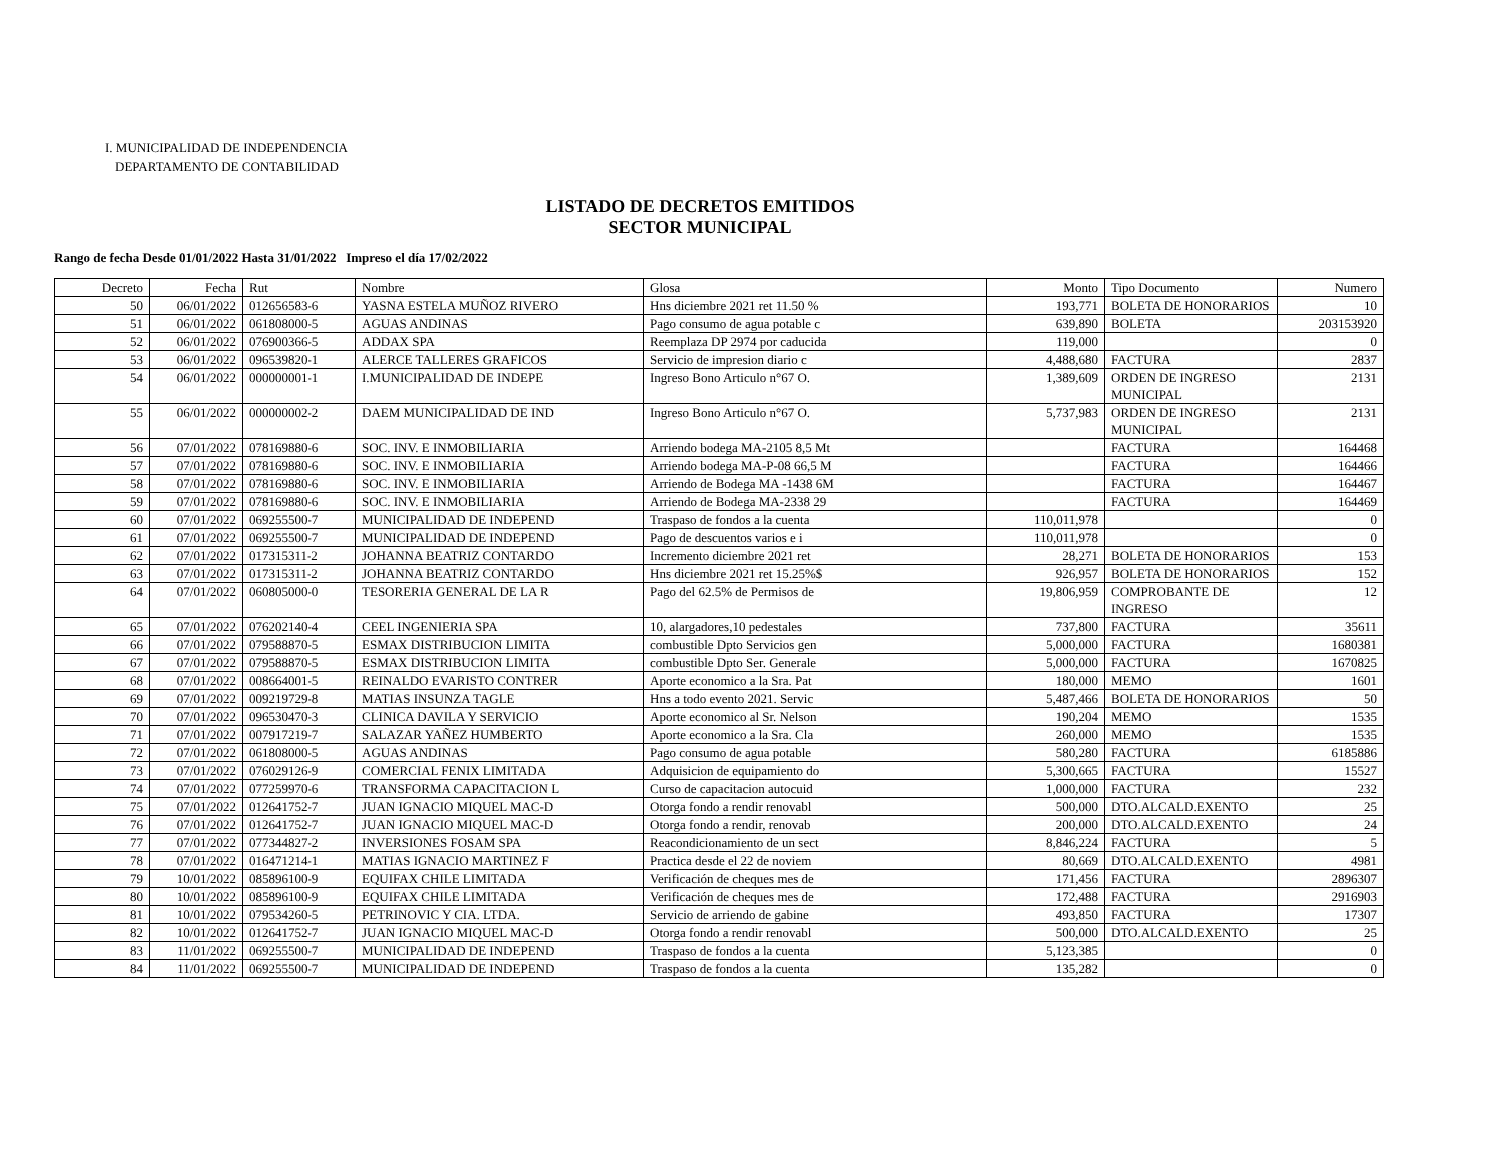I. MUNICIPALIDAD DE INDEPENDENCIA
DEPARTAMENTO DE CONTABILIDAD
LISTADO DE DECRETOS EMITIDOS
SECTOR MUNICIPAL
Rango de fecha Desde 01/01/2022 Hasta 31/01/2022 Impreso el día 17/02/2022
| Decreto | Fecha | Rut | Nombre | Glosa | Monto | Tipo Documento | Numero |
| --- | --- | --- | --- | --- | --- | --- | --- |
| 50 | 06/01/2022 | 012656583-6 | YASNA ESTELA MUÑOZ RIVERO | Hns diciembre 2021 ret 11.50 % | 193,771 | BOLETA DE HONORARIOS | 10 |
| 51 | 06/01/2022 | 061808000-5 | AGUAS ANDINAS | Pago consumo de agua potable c | 639,890 | BOLETA | 203153920 |
| 52 | 06/01/2022 | 076900366-5 | ADDAX SPA | Reemplaza DP 2974 por caducida | 119,000 | | 0 |
| 53 | 06/01/2022 | 096539820-1 | ALERCE TALLERES GRAFICOS | Servicio de impresion diario c | 4,488,680 | FACTURA | 2837 |
| 54 | 06/01/2022 | 000000001-1 | I.MUNICIPALIDAD DE INDEPE | Ingreso Bono Articulo n°67 O. | 1,389,609 | ORDEN DE INGRESO MUNICIPAL | 2131 |
| 55 | 06/01/2022 | 000000002-2 | DAEM MUNICIPALIDAD DE IND | Ingreso Bono Articulo n°67 O. | 5,737,983 | ORDEN DE INGRESO MUNICIPAL | 2131 |
| 56 | 07/01/2022 | 078169880-6 | SOC. INV. E INMOBILIARIA | Arriendo bodega MA-2105 8,5 Mt | | FACTURA | 164468 |
| 57 | 07/01/2022 | 078169880-6 | SOC. INV. E INMOBILIARIA | Arriendo bodega MA-P-08 66,5 M | | FACTURA | 164466 |
| 58 | 07/01/2022 | 078169880-6 | SOC. INV. E INMOBILIARIA | Arriendo de Bodega MA -1438 6M | | FACTURA | 164467 |
| 59 | 07/01/2022 | 078169880-6 | SOC. INV. E INMOBILIARIA | Arriendo de Bodega MA-2338 29 | | FACTURA | 164469 |
| 60 | 07/01/2022 | 069255500-7 | MUNICIPALIDAD DE INDEPEND | Traspaso de fondos a la cuenta | 110,011,978 | | 0 |
| 61 | 07/01/2022 | 069255500-7 | MUNICIPALIDAD DE INDEPEND | Pago de descuentos varios e i | 110,011,978 | | 0 |
| 62 | 07/01/2022 | 017315311-2 | JOHANNA BEATRIZ CONTARDO | Incremento diciembre 2021 ret | 28,271 | BOLETA DE HONORARIOS | 153 |
| 63 | 07/01/2022 | 017315311-2 | JOHANNA BEATRIZ CONTARDO | Hns diciembre 2021 ret 15.25%$ | 926,957 | BOLETA DE HONORARIOS | 152 |
| 64 | 07/01/2022 | 060805000-0 | TESORERIA GENERAL DE LA R | Pago del 62.5% de Permisos de | 19,806,959 | COMPROBANTE DE INGRESO | 12 |
| 65 | 07/01/2022 | 076202140-4 | CEEL INGENIERIA SPA | 10, alargadores,10 pedestales | 737,800 | FACTURA | 35611 |
| 66 | 07/01/2022 | 079588870-5 | ESMAX DISTRIBUCION LIMITA | combustible Dpto Servicios gen | 5,000,000 | FACTURA | 1680381 |
| 67 | 07/01/2022 | 079588870-5 | ESMAX DISTRIBUCION LIMITA | combustible Dpto Ser. Generale | 5,000,000 | FACTURA | 1670825 |
| 68 | 07/01/2022 | 008664001-5 | REINALDO EVARISTO CONTRER | Aporte economico a la Sra. Pat | 180,000 | MEMO | 1601 |
| 69 | 07/01/2022 | 009219729-8 | MATIAS INSUNZA TAGLE | Hns a todo evento 2021. Servic | 5,487,466 | BOLETA DE HONORARIOS | 50 |
| 70 | 07/01/2022 | 096530470-3 | CLINICA DAVILA Y SERVICIO | Aporte economico al Sr. Nelson | 190,204 | MEMO | 1535 |
| 71 | 07/01/2022 | 007917219-7 | SALAZAR YAÑEZ HUMBERTO | Aporte economico a la Sra. Cla | 260,000 | MEMO | 1535 |
| 72 | 07/01/2022 | 061808000-5 | AGUAS ANDINAS | Pago consumo de agua potable | 580,280 | FACTURA | 6185886 |
| 73 | 07/01/2022 | 076029126-9 | COMERCIAL FENIX LIMITADA | Adquisicion de equipamiento do | 5,300,665 | FACTURA | 15527 |
| 74 | 07/01/2022 | 077259970-6 | TRANSFORMA CAPACITACION L | Curso de capacitacion autocuid | 1,000,000 | FACTURA | 232 |
| 75 | 07/01/2022 | 012641752-7 | JUAN IGNACIO MIQUEL MAC-D | Otorga fondo a rendir renovabl | 500,000 | DTO.ALCALD.EXENTO | 25 |
| 76 | 07/01/2022 | 012641752-7 | JUAN IGNACIO MIQUEL MAC-D | Otorga fondo a rendir, renovab | 200,000 | DTO.ALCALD.EXENTO | 24 |
| 77 | 07/01/2022 | 077344827-2 | INVERSIONES FOSAM SPA | Reacondicionamiento de un sect | 8,846,224 | FACTURA | 5 |
| 78 | 07/01/2022 | 016471214-1 | MATIAS IGNACIO MARTINEZ F | Practica desde el 22 de noviem | 80,669 | DTO.ALCALD.EXENTO | 4981 |
| 79 | 10/01/2022 | 085896100-9 | EQUIFAX CHILE LIMITADA | Verificación de cheques mes de | 171,456 | FACTURA | 2896307 |
| 80 | 10/01/2022 | 085896100-9 | EQUIFAX CHILE LIMITADA | Verificación de cheques mes de | 172,488 | FACTURA | 2916903 |
| 81 | 10/01/2022 | 079534260-5 | PETRINOVIC Y CIA. LTDA. | Servicio de arriendo de gabine | 493,850 | FACTURA | 17307 |
| 82 | 10/01/2022 | 012641752-7 | JUAN IGNACIO MIQUEL MAC-D | Otorga fondo a rendir renovabl | 500,000 | DTO.ALCALD.EXENTO | 25 |
| 83 | 11/01/2022 | 069255500-7 | MUNICIPALIDAD DE INDEPEND | Traspaso de fondos a la cuenta | 5,123,385 | | 0 |
| 84 | 11/01/2022 | 069255500-7 | MUNICIPALIDAD DE INDEPEND | Traspaso de fondos a la cuenta | 135,282 | | 0 |